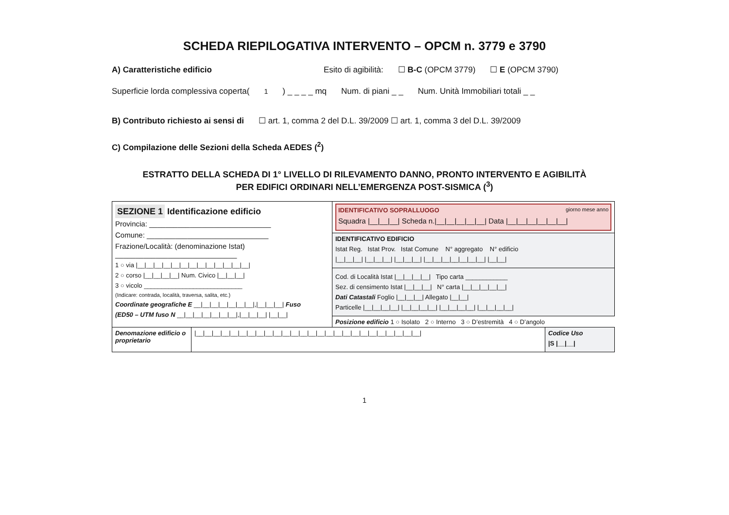SCHEDA RIEPILOGATIVA INTERVENTO – OPCM n. 3779 e 3790
A) Caratteristiche edificio Esito di agibilità: ☐ B-C (OPCM 3779) ☐ E (OPCM 3790)
Superficie lorda complessiva coperta(<sup>1</sup>) _ _ _ _ mq Num. di piani _ _ Num. Unità Immobiliari totali _ _
B) Contributo richiesto ai sensi di ☐ art. 1, comma 2 del D.L. 39/2009 ☐ art. 1, comma 3 del D.L. 39/2009
C) Compilazione delle Sezioni della Scheda AEDES (<sup>2</sup>)
ESTRATTO DELLA SCHEDA DI 1° LIVELLO DI RILEVAMENTO DANNO, PRONTO INTERVENTO E AGIBILITÀ
PER EDIFICI ORDINARI NELL’EMERGENZA POST-SISMICA (<sup>3</sup>)
| SEZIONE 1 Identificazione edificio Provincia: ______________________________ Comune: ______________________________ Frazione/Località: (denominazione Istat) ______________________________ 1 ○ via /__/__/__/__/__/__/__/__/__/__/__/__/__/ 2 ○ corso /__/__/__/__/ Num. Civico /__/__/__/ 3 ○ vicolo ____________________________ (Indicare: contrada, località, traversa, salita, etc.) Coordinate geografiche E __/__/__/__/__/__/__/,/__/__/__/ Fuso (ED50 – UTM fuso N __/__/__/__/__/__/__/,/__/__/__/ /__/__/ | IDENTIFICATIVO SOPRALLUOGO giorno mese anno Squadra /__/__/__/ Scheda n./__/__/__/__/__/ Data /__/__/__/__/__/__/ |
| | IDENTIFICATIVO EDIFICIO Istat Reg. Istat Prov. Istat Comune N° aggregato N° edificio /__/__/__/ /__/__/__/ /__/__/__/ /__/__/__/__/__/__/__/ /__/__/ |
| | Cod. di Località Istat /__/__/__/__/ Tipo carta ____________ Sez. di censimento Istat /__/__/__/ N° carta /__/__/__/__/__/ Dati Catastali Foglio /__/__/__/ Allegato /__/__/ Particelle /__/__/__/__/ /__/__/__/__/ /__/__/__/__/ /__/__/__/__/ |
| | Posizione edificio 1 ○ Isolato 2 ○ Interno 3 ○ D’estremità 4 ○ D’angolo |
| Denomazione edificio o proprietario | /__/__/__/__/__/__/__/__/__/__/__/__/__/__/__/__/__/__/__/__/__/__/__/__/__/__/ | Codice Uso /S /__/__/ |
1